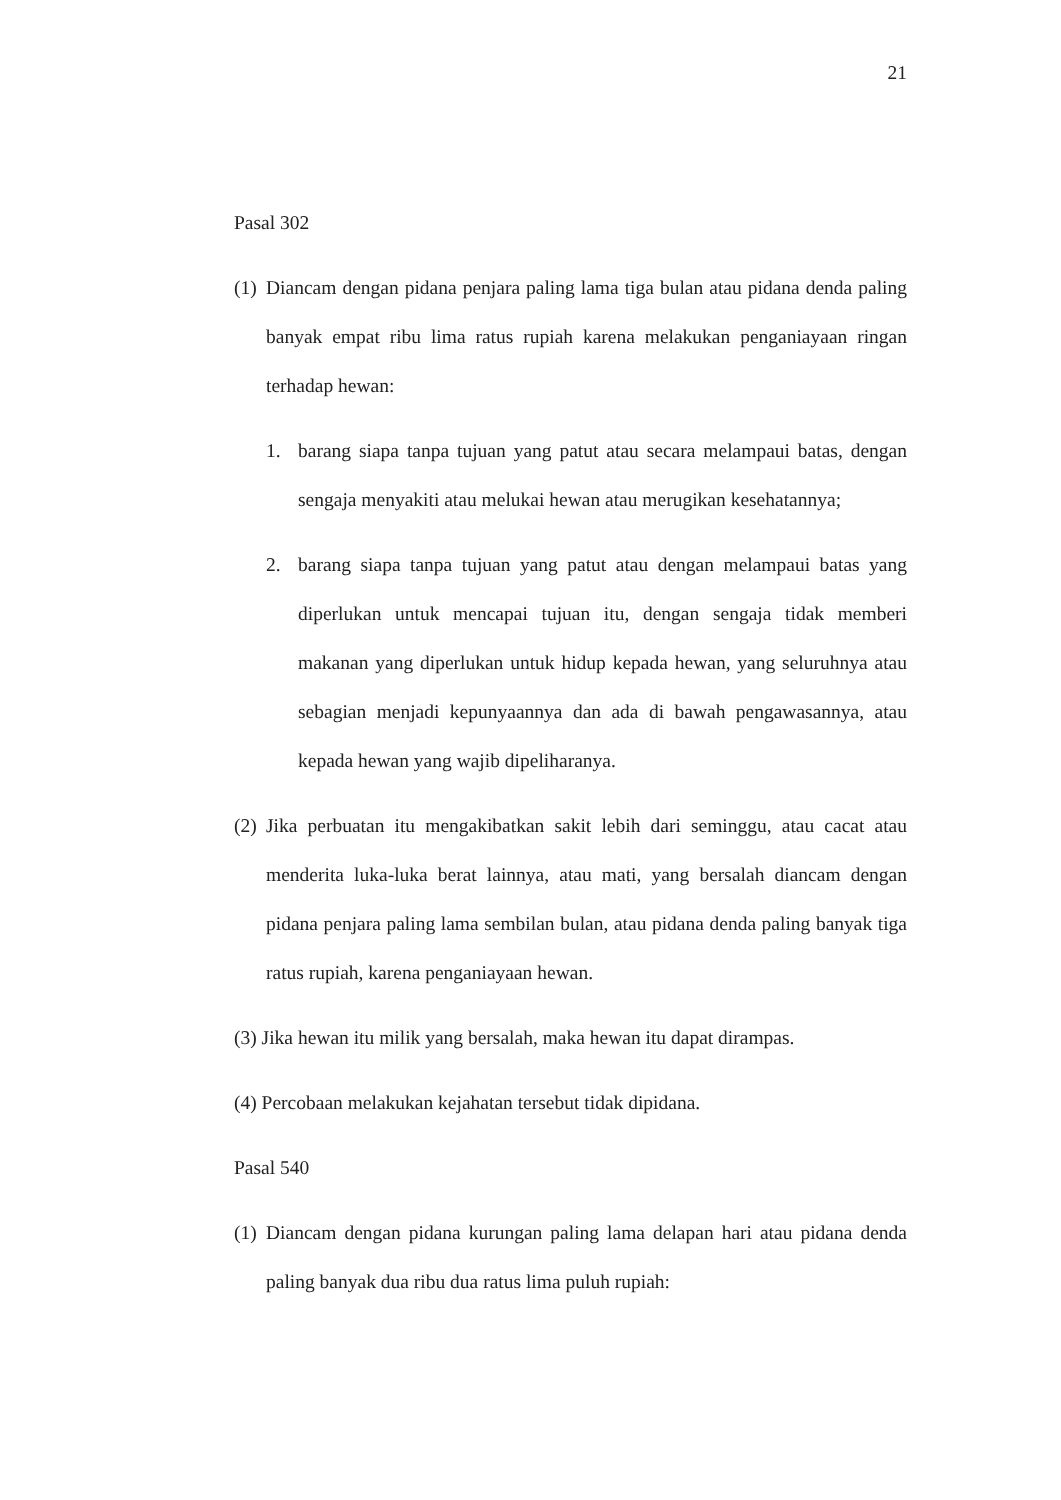21
Pasal 302
(1)
Diancam dengan pidana penjara paling lama tiga bulan atau pidana denda paling banyak empat ribu lima ratus rupiah karena melakukan penganiayaan ringan terhadap hewan:
1. barang siapa tanpa tujuan yang patut atau secara melampaui batas, dengan sengaja menyakiti atau melukai hewan atau merugikan kesehatannya;
2. barang siapa tanpa tujuan yang patut atau dengan melampaui batas yang diperlukan untuk mencapai tujuan itu, dengan sengaja tidak memberi makanan yang diperlukan untuk hidup kepada hewan, yang seluruhnya atau sebagian menjadi kepunyaannya dan ada di bawah pengawasannya, atau kepada hewan yang wajib dipeliharanya.
(2)
Jika perbuatan itu mengakibatkan sakit lebih dari seminggu, atau cacat atau menderita luka-luka berat lainnya, atau mati, yang bersalah diancam dengan pidana penjara paling lama sembilan bulan, atau pidana denda paling banyak tiga ratus rupiah, karena penganiayaan hewan.
(3) Jika hewan itu milik yang bersalah, maka hewan itu dapat dirampas.
(4) Percobaan melakukan kejahatan tersebut tidak dipidana.
Pasal 540
(1)
Diancam dengan pidana kurungan paling lama delapan hari atau pidana denda paling banyak dua ribu dua ratus lima puluh rupiah: